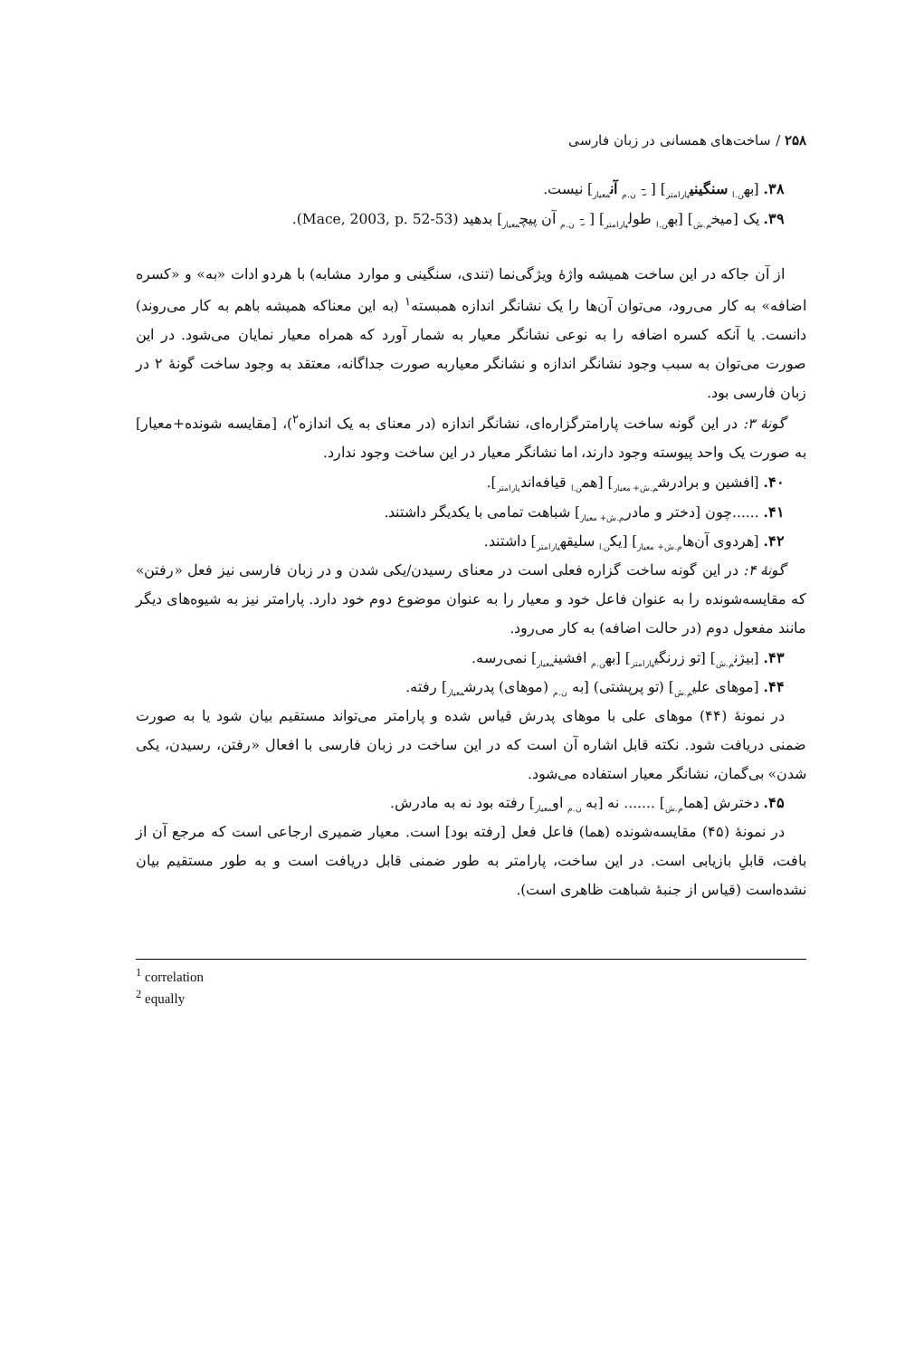۲۵۸ / ساخت‌های همسانی در زبان فارسی
۳۸. [به<sub>ن.ا</sub> سنگینی<sub>پارامتر</sub>] [ -ِ <sub>ن.م</sub> آن<sub>معیار</sub>] نیست.
۳۹. یک [میخ<sub>م.ش</sub>] [به<sub>ن.ا</sub> طول<sub>پارامتر</sub>] [ -ِ <sub>ن.م</sub> آن پیچ<sub>معیار</sub>] بدهید (Mace, 2003, p. 52-53).
از آن جاکه در این ساخت همیشه واژهٔ ویژگی‌نما (تندی، سنگینی و موارد مشابه) با هردو ادات «به» و «کسره اضافه» به کار می‌رود، می‌توان آن‌ها را یک نشانگر اندازه همبسته<sup>۱</sup> (به این معناکه همیشه باهم به کار می‌روند) دانست. یا آنکه کسره اضافه را به نوعی نشانگر معیار به شمار آورد که همراه معیار نمایان می‌شود. در این صورت می‌توان به سبب وجود نشانگر اندازه و نشانگر معیاربه صورت جداگانه، معتقد به وجود ساخت گونهٔ ۲ در زبان فارسی بود.
گونهٔ ۳: در این گونه ساخت پارامترگزاره‌ای، نشانگر اندازه (در معنای به یک اندازه<sup>۲</sup>)، [مقایسه شونده+معیار] به صورت یک واحد پیوسته وجود دارند، اما نشانگر معیار در این ساخت وجود ندارد.
۴۰. [افشین و برادرش<sub>م.ش+ معیار</sub>] [هم<sub>ن.ا</sub> قیافه‌اند<sub>پارامتر</sub>].
۴۱. ......چون [دختر و مادر<sub>م.ش+ معیار</sub>] شباهت تمامی با یکدیگر داشتند.
۴۲. [هردوی آن‌ها<sub>م.ش+ معیار</sub>] [یک<sub>ن.ا</sub> سلیقه<sub>پارامتر</sub>] داشتند.
گونهٔ ۴: در این گونه ساخت گزاره فعلی است در معنای رسیدن/یکی شدن و در زبان فارسی نیز فعل «رفتن» که مقایسه‌شونده را به عنوان فاعل خود و معیار را به عنوان موضوع دوم خود دارد. پارامتر نیز به شیوه‌های دیگر مانند مفعول دوم (در حالت اضافه) به کار می‌رود.
۴۳. [بیژن<sub>م.ش</sub>] [تو زرنگی<sub>پارامتر</sub>] [به<sub>ن.م</sub> افشین<sub>معیار</sub>] نمی‌رسه.
۴۴. [موهای علی<sub>م.ش</sub>] (تو پرپشتی) [به <sub>ن.م</sub> (موهای) پدرش<sub>معیار</sub>] رفته.
در نمونهٔ (۴۴) موهای علی با موهای پدرش قیاس شده و پارامتر می‌تواند مستقیم بیان شود یا به صورت ضمنی دریافت شود. نکته قابل اشاره آن است که در این ساخت در زبان فارسی با افعال «رفتن، رسیدن، یکی شدن» بی‌گمان، نشانگر معیار استفاده می‌شود.
۴۵. دخترش [هما<sub>م.ش</sub>] ....... نه [به <sub>ن.م</sub> او<sub>معیار</sub>] رفته بود نه به مادرش.
در نمونهٔ (۴۵) مقایسه‌شونده (هما) فاعل فعل [رفته بود] است. معیار ضمیری ارجاعی است که مرجع آن از بافت، قابلِ بازیابی است. در این ساخت، پارامتر به طور ضمنی قابل دریافت است و به طور مستقیم بیان نشده‌است (قیاس از جنبهٔ شباهت ظاهری است).
<sup>1</sup> correlation
<sup>2</sup> equally